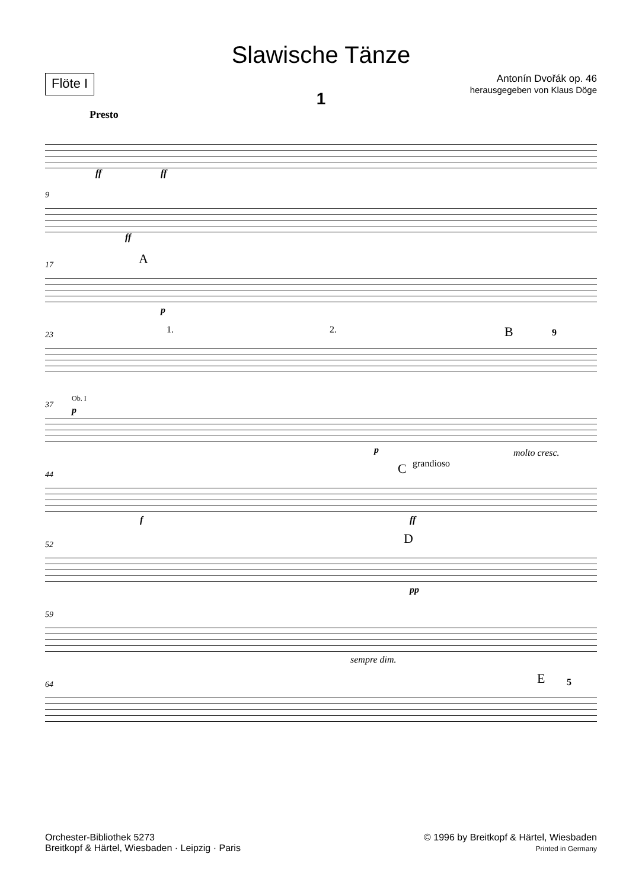Slawische Tänze
Flöte I
Antonín Dvořák op. 46
herausgegeben von Klaus Döge
1
Presto
ff ff
9
ff
17 A
p
23 1. 2. B 9
37
Ob. I
p
p molto cresc.
44 C grandioso
f ff
52 D
pp
59
sempre dim.
64 E 5
Orchester-Bibliothek 5273
Breitkopf & Härtel, Wiesbaden · Leipzig · Paris
© 1996 by Breitkopf & Härtel, Wiesbaden
Printed in Germany